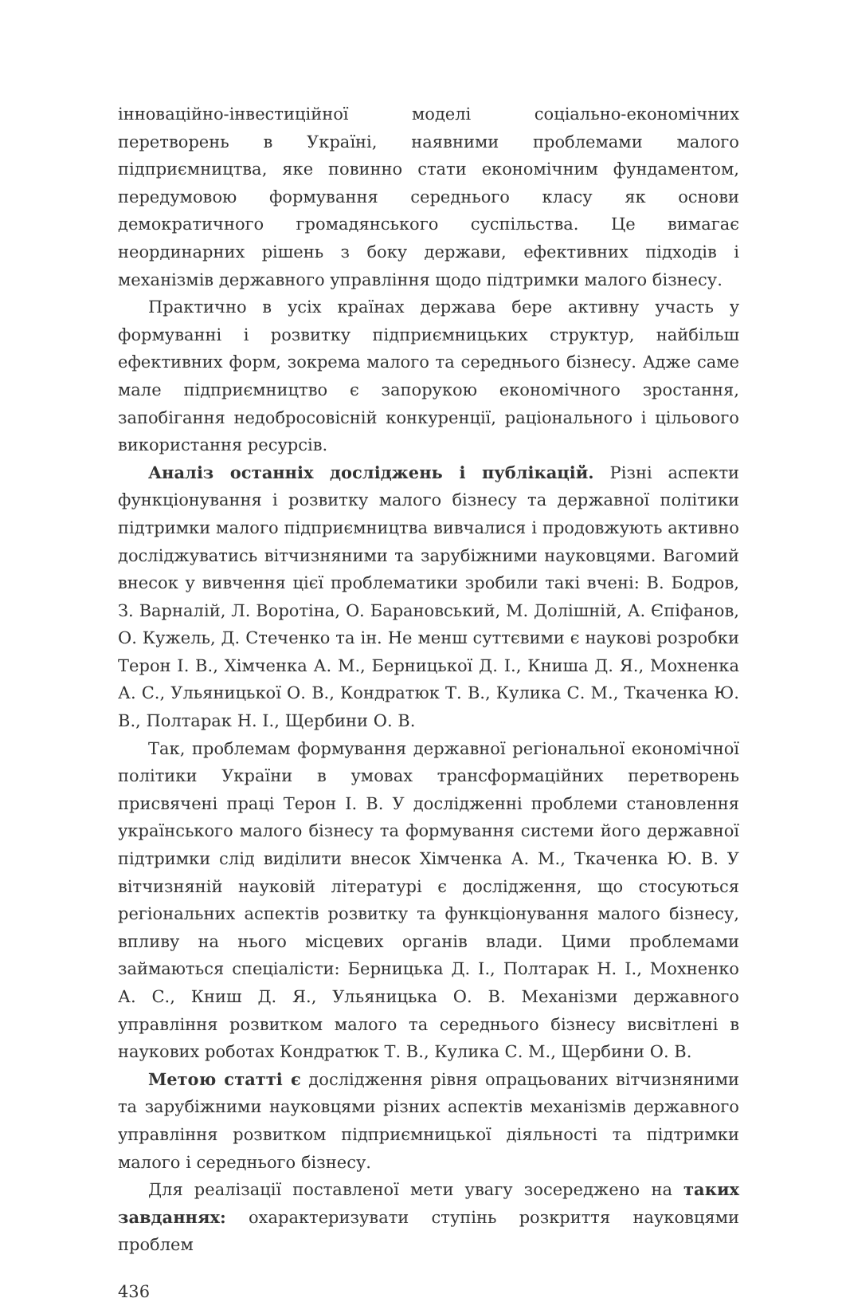інноваційно-інвестиційної моделі соціально-економічних перетворень в Україні, наявними проблемами малого підприємництва, яке повинно стати економічним фундаментом, передумовою формування середнього класу як основи демократичного громадянського суспільства. Це вимагає неординарних рішень з боку держави, ефективних підходів і механізмів державного управління щодо підтримки малого бізнесу.
Практично в усіх країнах держава бере активну участь у формуванні і розвитку підприємницьких структур, найбільш ефективних форм, зокрема малого та середнього бізнесу. Адже саме мале підприємництво є запорукою економічного зростання, запобігання недобросовісній конкуренції, раціонального і цільового використання ресурсів.
Аналіз останніх досліджень і публікацій. Різні аспекти функціонування і розвитку малого бізнесу та державної політики підтримки малого підприємництва вивчалися і продовжують активно досліджуватись вітчизняними та зарубіжними науковцями. Вагомий внесок у вивчення цієї проблематики зробили такі вчені: В. Бодров, З. Варналій, Л. Воротіна, О. Барановський, М. Долішній, А. Єпіфанов, О. Кужель, Д. Стеченко та ін. Не менш суттєвими є наукові розробки Терон І. В., Хімченка А. М., Берницької Д. І., Книша Д. Я., Мохненка А. С., Ульяницької О. В., Кондратюк Т. В., Кулика С. М., Ткаченка Ю. В., Полтарак Н. І., Щербини О. В.
Так, проблемам формування державної регіональної економічної політики України в умовах трансформаційних перетворень присвячені праці Терон І. В. У дослідженні проблеми становлення українського малого бізнесу та формування системи його державної підтримки слід виділити внесок Хімченка А. М., Ткаченка Ю. В. У вітчизняній науковій літературі є дослідження, що стосуються регіональних аспектів розвитку та функціонування малого бізнесу, впливу на нього місцевих органів влади. Цими проблемами займаються спеціалісти: Берницька Д. І., Полтарак Н. І., Мохненко А. С., Книш Д. Я., Ульяницька О. В. Механізми державного управління розвитком малого та середнього бізнесу висвітлені в наукових роботах Кондратюк Т. В., Кулика С. М., Щербини О. В.
Метою статті є дослідження рівня опрацьованих вітчизняними та зарубіжними науковцями різних аспектів механізмів державного управління розвитком підприємницької діяльності та підтримки малого і середнього бізнесу.
Для реалізації поставленої мети увагу зосереджено на таких завданнях: охарактеризувати ступінь розкриття науковцями проблем
436